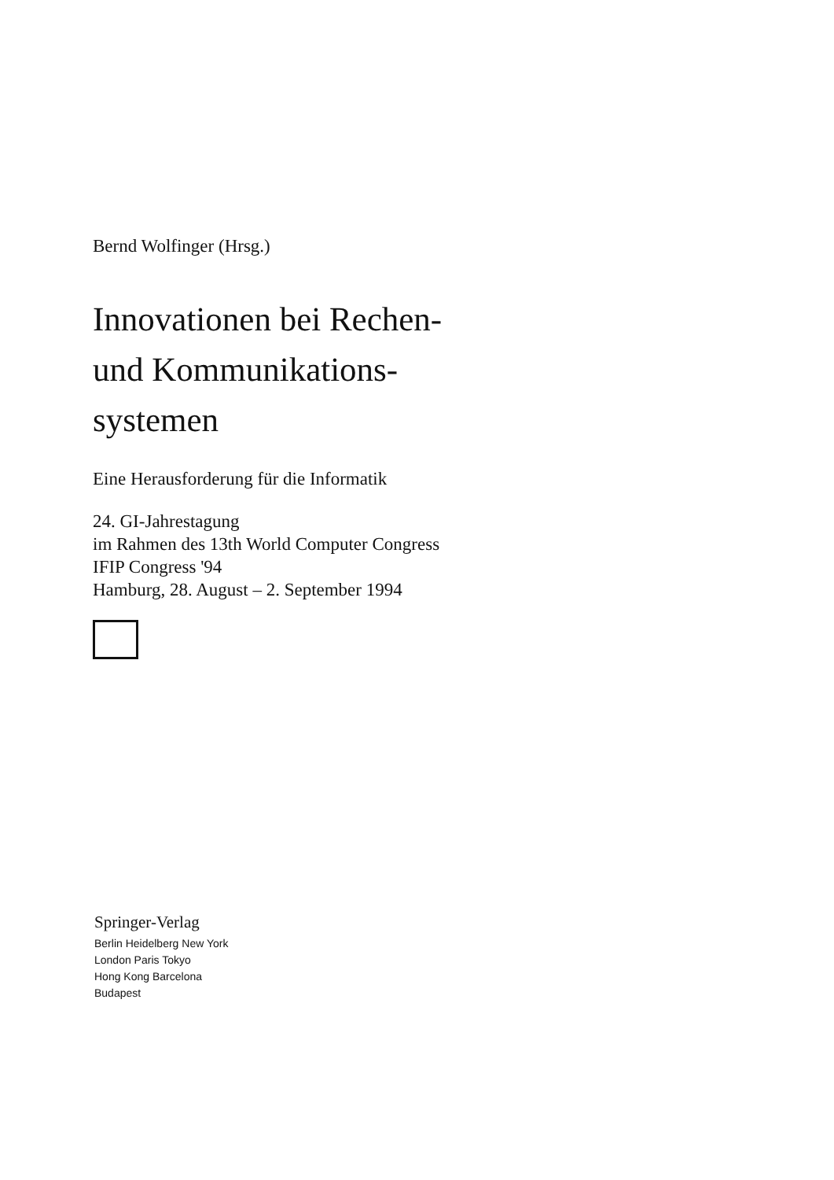Bernd Wolfinger (Hrsg.)
Innovationen bei Rechen-
und Kommunikations-
systemen
Eine Herausforderung für die Informatik
24. GI-Jahrestagung
im Rahmen des 13th World Computer Congress
IFIP Congress '94
Hamburg, 28. August – 2. September 1994
Springer-Verlag
Berlin Heidelberg New York
London Paris Tokyo
Hong Kong Barcelona
Budapest